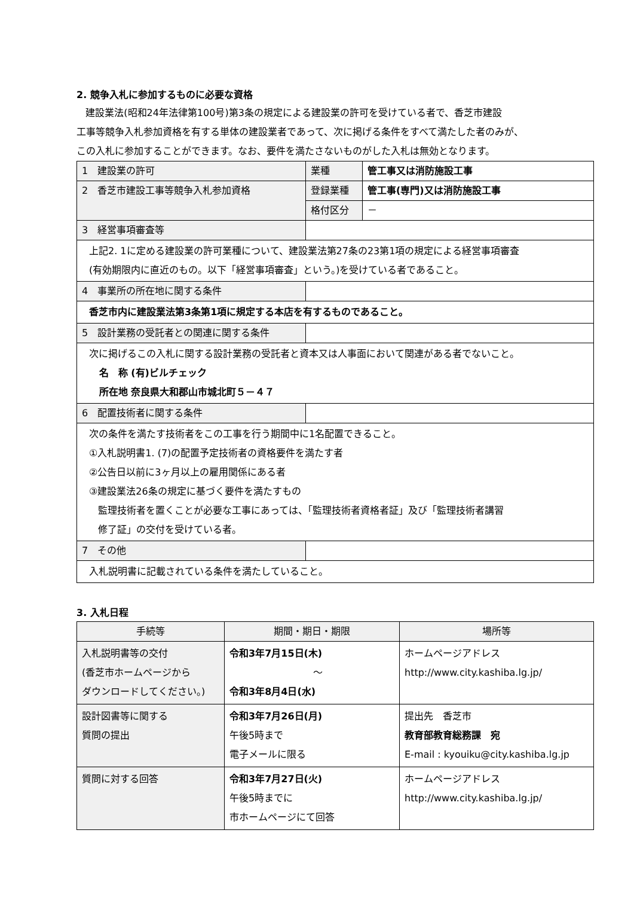2. 競争入札に参加するものに必要な資格
建設業法(昭和24年法律第100号)第3条の規定による建設業の許可を受けている者で、香芝市建設
工事等競争入札参加資格を有する単体の建設業者であって、次に掲げる条件をすべて満たした者のみが、
この入札に参加することができます。なお、要件を満たさないものがした入札は無効となります。
| 1 建設業の許可 | 業種 | 管工事又は消防施設工事 |
| 2 香芝市建設工事等競争入札参加資格 | 登録業種 | 管工事(専門)又は消防施設工事 |
| | 格付区分 | － |
| 3 経営事項審査等 | | |
| 上記2. 1に定める建設業の許可業種について、建設業法第27条の23第1項の規定による経営事項審査 (有効期限内に直近のもの。以下「経営事項審査」という。)を受けている者であること。 | | |
| 4 事業所の所在地に関する条件 | | |
| 香芝市内に建設業法第3条第1項に規定する本店を有するものであること。 | | |
| 5 設計業務の受託者との関連に関する条件 | | |
| 次に掲げるこの入札に関する設計業務の受託者と資本又は人事面において関連がある者でないこと。 名 称 (有)ビルチェック 所在地 奈良県大和郡山市城北町５－４７ | | |
| 6 配置技術者に関する条件 | | |
| 次の条件を満たす技術者をこの工事を行う期間中に1名配置できること。 ①入札説明書1. (7)の配置予定技術者の資格要件を満たす者 ②公告日以前に3ヶ月以上の雇用関係にある者 ③建設業法26条の規定に基づく要件を満たすもの 監理技術者を置くことが必要な工事にあっては、「監理技術者資格者証」及び「監理技術者講習 修了証」の交付を受けている者。 | | |
| 7 その他 | | |
| 入札説明書に記載されている条件を満たしていること。 | | |
3. 入札日程
| 手続等 | 期間・期日・期限 | 場所等 |
| --- | --- | --- |
| 入札説明書等の交付 (香芝市ホームページから ダウンロードしてください。) | 令和3年7月15日(木) ～ 令和3年8月4日(水) | ホームページアドレス http://www.city.kashiba.lg.jp/ |
| 設計図書等に関する 質問の提出 | 令和3年7月26日(月) 午後5時まで 電子メールに限る | 提出先 香芝市 教育部教育総務課 宛 E-mail : kyouiku@city.kashiba.lg.jp |
| 質問に対する回答 | 令和3年7月27日(火) 午後5時までに 市ホームページにて回答 | ホームページアドレス http://www.city.kashiba.lg.jp/ |